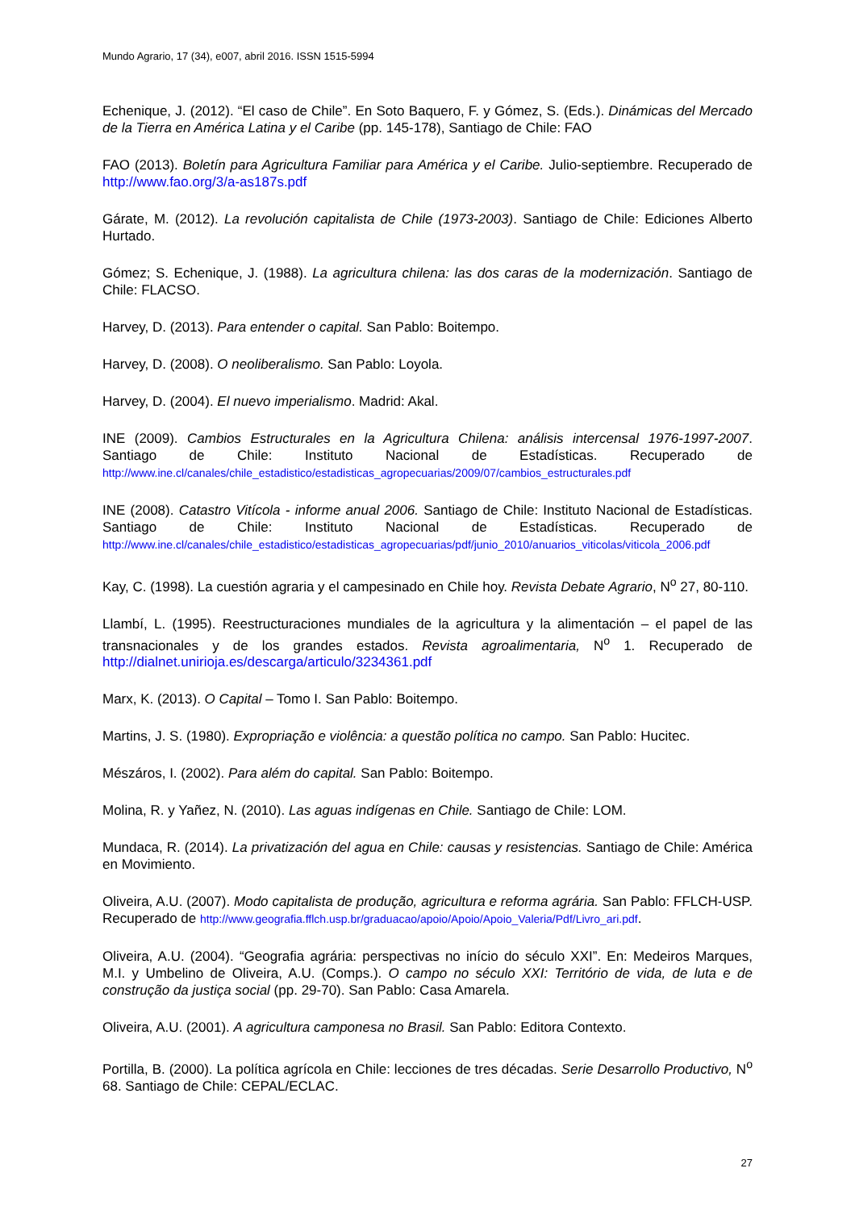Mundo Agrario, 17 (34), e007, abril 2016. ISSN 1515-5994
Echenique, J. (2012). “El caso de Chile”. En Soto Baquero, F. y Gómez, S. (Eds.). Dinámicas del Mercado de la Tierra en América Latina y el Caribe (pp. 145-178), Santiago de Chile: FAO
FAO (2013). Boletín para Agricultura Familiar para América y el Caribe. Julio-septiembre. Recuperado de http://www.fao.org/3/a-as187s.pdf
Gárate, M. (2012). La revolución capitalista de Chile (1973-2003). Santiago de Chile: Ediciones Alberto Hurtado.
Gómez; S. Echenique, J. (1988). La agricultura chilena: las dos caras de la modernización. Santiago de Chile: FLACSO.
Harvey, D. (2013). Para entender o capital. San Pablo: Boitempo.
Harvey, D. (2008). O neoliberalismo. San Pablo: Loyola.
Harvey, D. (2004). El nuevo imperialismo. Madrid: Akal.
INE (2009). Cambios Estructurales en la Agricultura Chilena: análisis intercensal 1976-1997-2007. Santiago de Chile: Instituto Nacional de Estadísticas. Recuperado de http://www.ine.cl/canales/chile_estadistico/estadisticas_agropecuarias/2009/07/cambios_estructurales.pdf
INE (2008). Catastro Vitícola - informe anual 2006. Santiago de Chile: Instituto Nacional de Estadísticas. Santiago de Chile: Instituto Nacional de Estadísticas. Recuperado de http://www.ine.cl/canales/chile_estadistico/estadisticas_agropecuarias/pdf/junio_2010/anuarios_viticolas/viticola_2006.pdf
Kay, C. (1998). La cuestión agraria y el campesinado en Chile hoy. Revista Debate Agrario, N<sup>o</sup> 27, 80-110.
Llambí, L. (1995). Reestructuraciones mundiales de la agricultura y la alimentación – el papel de las transnacionales y de los grandes estados. Revista agroalimentaria, N<sup>o</sup> 1. Recuperado de http://dialnet.unirioja.es/descarga/articulo/3234361.pdf
Marx, K. (2013). O Capital – Tomo I. San Pablo: Boitempo.
Martins, J. S. (1980). Expropriação e violência: a questão política no campo. San Pablo: Hucitec.
Mészáros, I. (2002). Para além do capital. San Pablo: Boitempo.
Molina, R. y Yañez, N. (2010). Las aguas indígenas en Chile. Santiago de Chile: LOM.
Mundaca, R. (2014). La privatización del agua en Chile: causas y resistencias. Santiago de Chile: América en Movimiento.
Oliveira, A.U. (2007). Modo capitalista de produção, agricultura e reforma agrária. San Pablo: FFLCH-USP. Recuperado de http://www.geografia.fflch.usp.br/graduacao/apoio/Apoio/Apoio_Valeria/Pdf/Livro_ari.pdf.
Oliveira, A.U. (2004). “Geografia agrária: perspectivas no início do século XXI”. En: Medeiros Marques, M.I. y Umbelino de Oliveira, A.U. (Comps.). O campo no século XXI: Território de vida, de luta e de construção da justiça social (pp. 29-70). San Pablo: Casa Amarela.
Oliveira, A.U. (2001). A agricultura camponesa no Brasil. San Pablo: Editora Contexto.
Portilla, B. (2000). La política agrícola en Chile: lecciones de tres décadas. Serie Desarrollo Productivo, N<sup>o</sup> 68. Santiago de Chile: CEPAL/ECLAC.
27